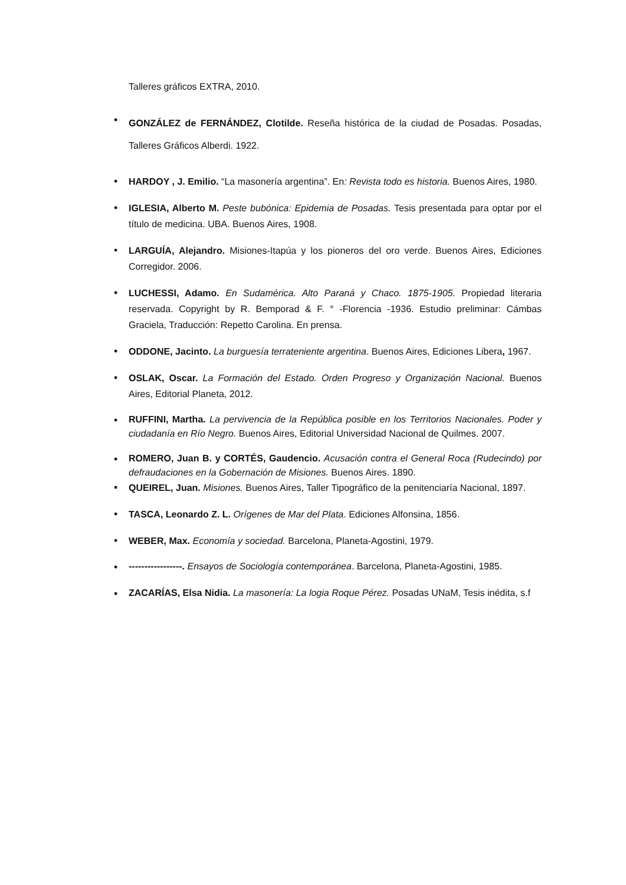Talleres gráficos EXTRA, 2010.
•
GONZÁLEZ de FERNÁNDEZ, Clotilde. Reseña histórica de la ciudad de Posadas. Posadas, Talleres Gráficos Alberdi. 1922.
• HARDOY , J. Emilio. “La masonería argentina”. En: Revista todo es historia. Buenos Aires, 1980.
• IGLESIA, Alberto M. Peste bubónica: Epidemia de Posadas. Tesis presentada para optar por el título de medicina. UBA. Buenos Aires, 1908.
• LARGUÍA, Alejandro. Misiones-Itapúa y los pioneros del oro verde. Buenos Aires, Ediciones Corregidor. 2006.
• LUCHESSI, Adamo. En Sudamérica. Alto Paraná y Chaco. 1875-1905. Propiedad literaria reservada. Copyright by R. Bemporad & F. ° -Florencia -1936. Estudio preliminar: Cámbas Graciela, Traducción: Repetto Carolina. En prensa.
• ODDONE, Jacinto. La burguesía terrateniente argentina. Buenos Aires, Ediciones Libera, 1967.
• OSLAK, Oscar. La Formación del Estado. Orden Progreso y Organización Nacional. Buenos Aires, Editorial Planeta, 2012.
•
RUFFINI, Martha. La pervivencia de la República posible en los Territorios Nacionales. Poder y ciudadanía en Río Negro. Buenos Aires, Editorial Universidad Nacional de Quilmes. 2007.
•
ROMERO, Juan B. y CORTÉS, Gaudencio. Acusación contra el General Roca (Rudecindo) por defraudaciones en la Gobernación de Misiones. Buenos Aires. 1890.
• QUEIREL, Juan. Misiones. Buenos Aires, Taller Tipográfico de la penitenciaría Nacional, 1897.
• TASCA, Leonardo Z. L. Orígenes de Mar del Plata. Ediciones Alfonsina, 1856.
• WEBER, Max. Economía y sociedad. Barcelona, Planeta-Agostini, 1979.
•
-----------------. Ensayos de Sociología contemporánea. Barcelona, Planeta-Agostini, 1985.
•
ZACARÍAS, Elsa Nidia. La masonería: La logia Roque Pérez. Posadas UNaM, Tesis inédita, s.f